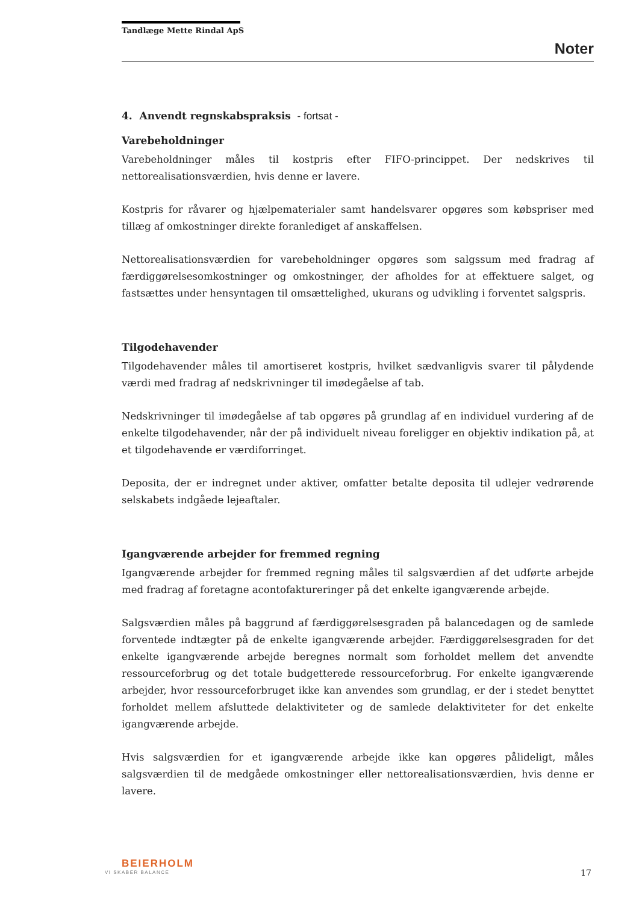Tandlæge Mette Rindal ApS
Noter
4. Anvendt regnskabspraksis - fortsat -
Varebeholdninger
Varebeholdninger måles til kostpris efter FIFO-princippet. Der nedskrives til nettorealisationsværdien, hvis denne er lavere.
Kostpris for råvarer og hjælpematerialer samt handelsvarer opgøres som købspriser med tillæg af omkostninger direkte foranlediget af anskaffelsen.
Nettorealisationsværdien for varebeholdninger opgøres som salgssum med fradrag af færdiggørelsesomkostninger og omkostninger, der afholdes for at effektuere salget, og fastsættes under hensyntagen til omsættelighed, ukurans og udvikling i forventet salgspris.
Tilgodehavender
Tilgodehavender måles til amortiseret kostpris, hvilket sædvanligvis svarer til pålydende værdi med fradrag af nedskrivninger til imødegåelse af tab.
Nedskrivninger til imødegåelse af tab opgøres på grundlag af en individuel vurdering af de enkelte tilgodehavender, når der på individuelt niveau foreligger en objektiv indikation på, at et tilgodehavende er værdiforringet.
Deposita, der er indregnet under aktiver, omfatter betalte deposita til udlejer vedrørende selskabets indgåede lejeaftaler.
Igangværende arbejder for fremmed regning
Igangværende arbejder for fremmed regning måles til salgsværdien af det udførte arbejde med fradrag af foretagne acontofaktureringer på det enkelte igangværende arbejde.
Salgsværdien måles på baggrund af færdiggørelsesgraden på balancedagen og de samlede forventede indtægter på de enkelte igangværende arbejder. Færdiggørelsesgraden for det enkelte igangværende arbejde beregnes normalt som forholdet mellem det anvendte ressourceforbrug og det totale budgetterede ressourceforbrug. For enkelte igangværende arbejder, hvor ressourceforbruget ikke kan anvendes som grundlag, er der i stedet benyttet forholdet mellem afsluttede delaktiviteter og de samlede delaktiviteter for det enkelte igangværende arbejde.
Hvis salgsværdien for et igangværende arbejde ikke kan opgøres pålideligt, måles salgsværdien til de medgåede omkostninger eller nettorealisationsværdien, hvis denne er lavere.
BEIERHOLM
VI SKABER BALANCE
17